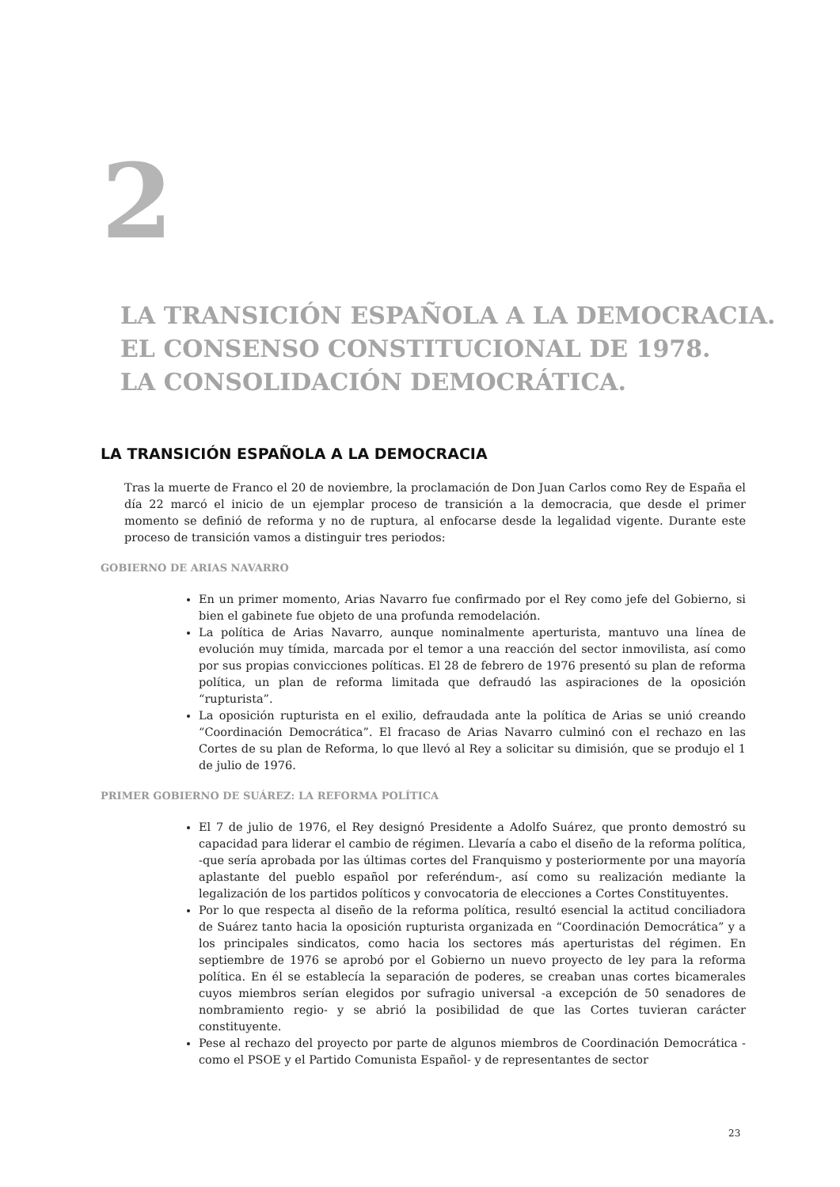2
LA TRANSICIÓN ESPAÑOLA A LA DEMOCRACIA.
EL CONSENSO CONSTITUCIONAL DE 1978.
LA CONSOLIDACIÓN DEMOCRÁTICA.
LA TRANSICIÓN ESPAÑOLA A LA DEMOCRACIA
Tras la muerte de Franco el 20 de noviembre, la proclamación de Don Juan Carlos como Rey de España el día 22 marcó el inicio de un ejemplar proceso de transición a la democracia, que desde el primer momento se definió de reforma y no de ruptura, al enfocarse desde la legalidad vigente. Durante este proceso de transición vamos a distinguir tres periodos:
GOBIERNO DE ARIAS NAVARRO
En un primer momento, Arias Navarro fue confirmado por el Rey como jefe del Gobierno, si bien el gabinete fue objeto de una profunda remodelación.
La política de Arias Navarro, aunque nominalmente aperturista, mantuvo una línea de evolución muy tímida, marcada por el temor a una reacción del sector inmovilista, así como por sus propias convicciones políticas. El 28 de febrero de 1976 presentó su plan de reforma política, un plan de reforma limitada que defraudó las aspiraciones de la oposición “rupturista”.
La oposición rupturista en el exilio, defraudada ante la política de Arias se unió creando “Coordinación Democrática”. El fracaso de Arias Navarro culminó con el rechazo en las Cortes de su plan de Reforma, lo que llevó al Rey a solicitar su dimisión, que se produjo el 1 de julio de 1976.
PRIMER GOBIERNO DE SUÁREZ: LA REFORMA POLÍTICA
El 7 de julio de 1976, el Rey designó Presidente a Adolfo Suárez, que pronto demostró su capacidad para liderar el cambio de régimen. Llevaría a cabo el diseño de la reforma política, -que sería aprobada por las últimas cortes del Franquismo y posteriormente por una mayoría aplastante del pueblo español por referéndum-, así como su realización mediante la legalización de los partidos políticos y convocatoria de elecciones a Cortes Constituyentes.
Por lo que respecta al diseño de la reforma política, resultó esencial la actitud conciliadora de Suárez tanto hacia la oposición rupturista organizada en “Coordinación Democrática” y a los principales sindicatos, como hacia los sectores más aperturistas del régimen. En septiembre de 1976 se aprobó por el Gobierno un nuevo proyecto de ley para la reforma política. En él se establecía la separación de poderes, se creaban unas cortes bicamerales cuyos miembros serían elegidos por sufragio universal -a excepción de 50 senadores de nombramiento regio- y se abrió la posibilidad de que las Cortes tuvieran carácter constituyente.
Pese al rechazo del proyecto por parte de algunos miembros de Coordinación Democrática -como el PSOE y el Partido Comunista Español- y de representantes de sector
23